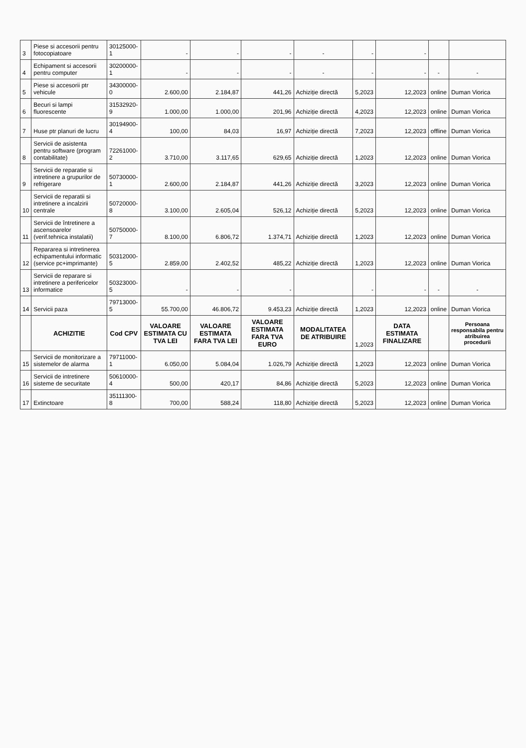| 3 | Piese si accesorii pentru fotocopiatoare | 30125000-1 | - | - | - | - | - | - | | |
| 4 | Echipament si accesorii pentru computer | 30200000-1 | - | - | - | - | - | - | - | - |
| 5 | Piese si accesorii ptr vehicule | 34300000-0 | 2.600,00 | 2.184,87 | 441,26 | Achiziție directă | 5,2023 | 12,2023 | online | Duman Viorica |
| 6 | Becuri si lampi fluorescente | 31532920-9 | 1.000,00 | 1.000,00 | 201,96 | Achiziție directă | 4,2023 | 12,2023 | online | Duman Viorica |
| 7 | Huse ptr planuri de lucru | 30194900-4 | 100,00 | 84,03 | 16,97 | Achiziție directă | 7,2023 | 12,2023 | offline | Duman Viorica |
| 8 | Servicii de asistenta pentru software (program contabilitate) | 72261000-2 | 3.710,00 | 3.117,65 | 629,65 | Achiziție directă | 1,2023 | 12,2023 | online | Duman Viorica |
| 9 | Servicii de reparatie si intretinere a grupurilor de refrigerare | 50730000-1 | 2.600,00 | 2.184,87 | 441,26 | Achiziție directă | 3,2023 | 12,2023 | online | Duman Viorica |
| 10 | Servicii de reparatii si intretinere a incalzirii centrale | 50720000-8 | 3.100,00 | 2.605,04 | 526,12 | Achiziție directă | 5,2023 | 12,2023 | online | Duman Viorica |
| 11 | Servicii de întretinere a ascensoarelor (verif.tehnica instalatii) | 50750000-7 | 8.100,00 | 6.806,72 | 1.374,71 | Achiziție directă | 1,2023 | 12,2023 | online | Duman Viorica |
| 12 | Repararea si intretinerea echipamentului informatic (service pc+imprimante) | 50312000-5 | 2.859,00 | 2.402,52 | 485,22 | Achiziție directă | 1,2023 | 12,2023 | online | Duman Viorica |
| 13 | Servicii de reparare si intretinere a perifericelor informatice | 50323000-5 | - | - | - | | - | - | - | - |
| 14 | Servicii paza | 79713000-5 | 55.700,00 | 46.806,72 | 9.453,23 | Achiziție directă | 1,2023 | 12,2023 | online | Duman Viorica |
| | ACHIZITIE | Cod CPV | VALOARE ESTIMATA CU TVA LEI | VALOARE ESTIMATA FARA TVA LEI | VALOARE ESTIMATA FARA TVA EURO | MODALITATEA DE ATRIBUIRE | 1,2023 | DATA ESTIMATA FINALIZARE | | Persoana responsabila pentru atribuirea procedurii |
| 15 | Servicii de monitorizare a sistemelor de alarma | 79711000-1 | 6.050,00 | 5.084,04 | 1.026,79 | Achiziție directă | 1,2023 | 12,2023 | online | Duman Viorica |
| 16 | Servicii de intretinere sisteme de securitate | 50610000-4 | 500,00 | 420,17 | 84,86 | Achiziție directă | 5,2023 | 12,2023 | online | Duman Viorica |
| 17 | Extinctoare | 35111300-8 | 700,00 | 588,24 | 118,80 | Achiziție directă | 5,2023 | 12,2023 | online | Duman Viorica |